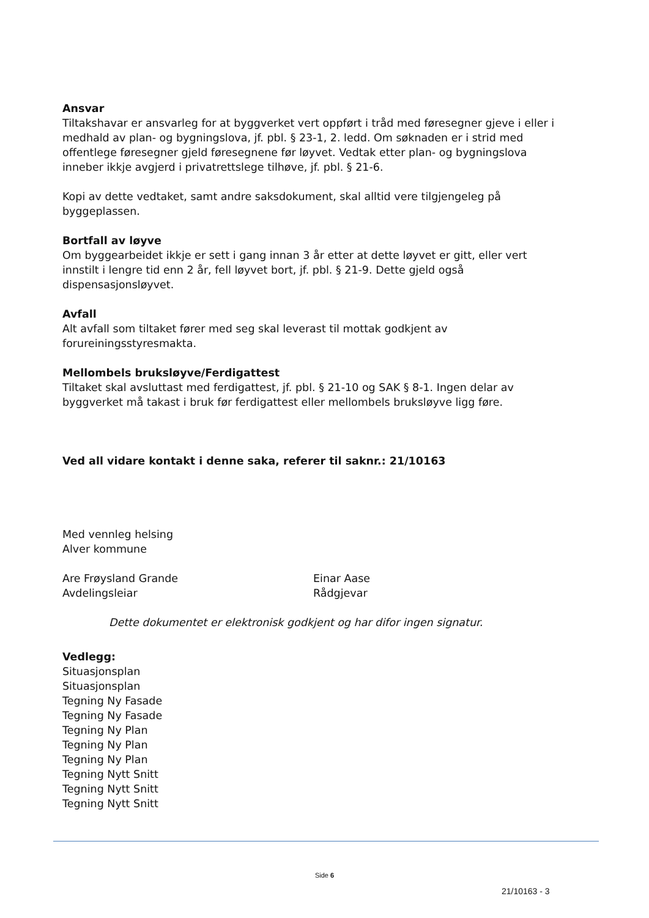Ansvar
Tiltakshavar er ansvarleg for at byggverket vert oppført i tråd med føresegner gjeve i eller i medhald av plan- og bygningslova, jf. pbl. § 23-1, 2. ledd. Om søknaden er i strid med offentlege føresegner gjeld føresegnene før løyvet. Vedtak etter plan- og bygningslova inneber ikkje avgjerd i privatrettslege tilhøve, jf. pbl. § 21-6.
Kopi av dette vedtaket, samt andre saksdokument, skal alltid vere tilgjengeleg på byggeplassen.
Bortfall av løyve
Om byggearbeidet ikkje er sett i gang innan 3 år etter at dette løyvet er gitt, eller vert innstilt i lengre tid enn 2 år, fell løyvet bort, jf. pbl. § 21-9. Dette gjeld også dispensasjonsløyvet.
Avfall
Alt avfall som tiltaket fører med seg skal leverast til mottak godkjent av forureiningsstyresmakta.
Mellombels bruksløyve/Ferdigattest
Tiltaket skal avsluttast med ferdigattest, jf. pbl. § 21-10 og SAK § 8-1. Ingen delar av byggverket må takast i bruk før ferdigattest eller mellombels bruksløyve ligg føre.
Ved all vidare kontakt i denne saka, referer til saknr.: 21/10163
Med vennleg helsing
Alver kommune
Are Frøysland Grande
Avdelingsleiar
Einar Aase
Rådgjevar
Dette dokumentet er elektronisk godkjent og har difor ingen signatur.
Vedlegg:
Situasjonsplan
Situasjonsplan
Tegning Ny Fasade
Tegning Ny Fasade
Tegning Ny Plan
Tegning Ny Plan
Tegning Ny Plan
Tegning Nytt Snitt
Tegning Nytt Snitt
Tegning Nytt Snitt
Side 6
21/10163 - 3